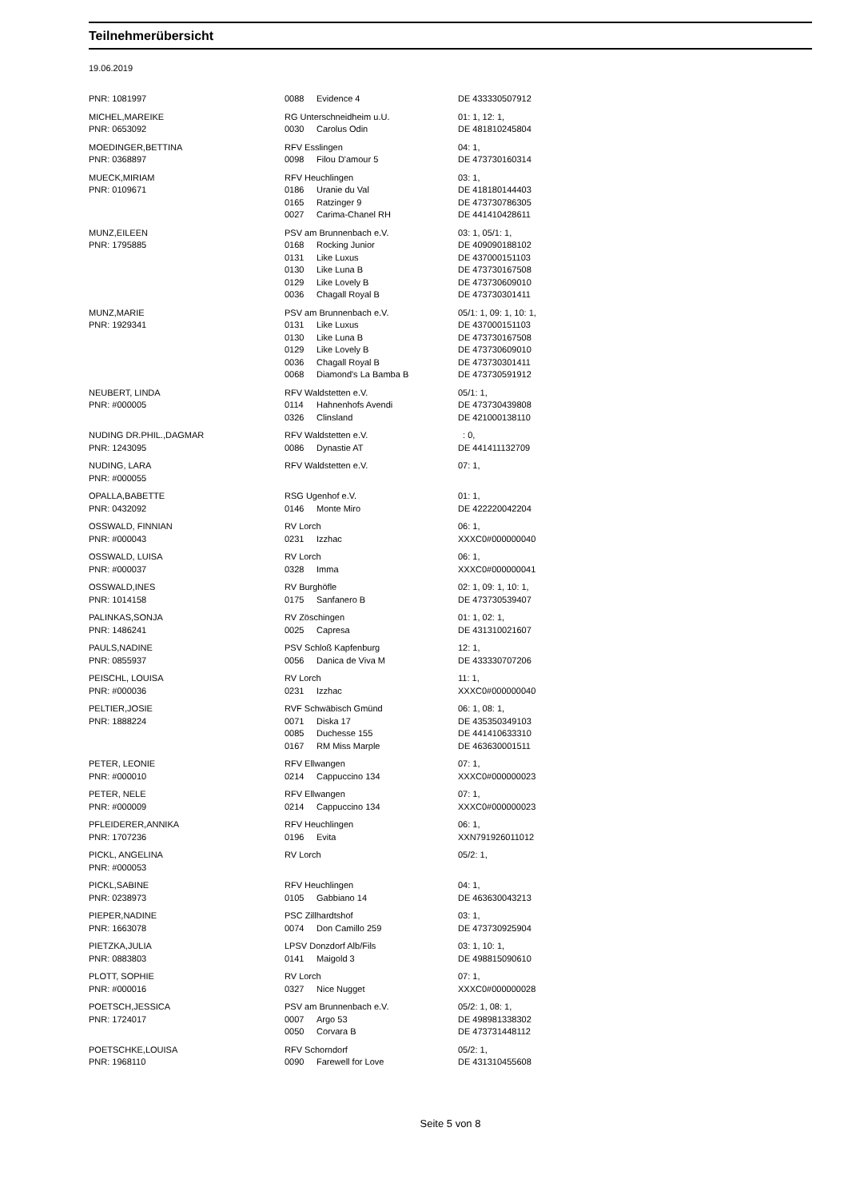Teilnehmerübersicht
19.06.2019
| PNR: 1081997 | 0088 | Evidence 4 | DE 433330507912 |
| MICHEL,MAREIKE | RG Unterschneidheim u.U. | | 01: 1, 12: 1, |
| PNR: 0653092 | 0030 | Carolus Odin | DE 481810245804 |
| MOEDINGER,BETTINA | RFV Esslingen | | 04: 1, |
| PNR: 0368897 | 0098 | Filou D'amour 5 | DE 473730160314 |
| MUECK,MIRIAM | RFV Heuchlingen | | 03: 1, |
| PNR: 0109671 | 0186 | Uranie du Val | DE 418180144403 |
| | 0165 | Ratzinger 9 | DE 473730786305 |
| | 0027 | Carima-Chanel RH | DE 441410428611 |
| MUNZ,EILEEN | PSV am Brunnenbach e.V. | | 03: 1, 05/1: 1, |
| PNR: 1795885 | 0168 | Rocking Junior | DE 409090188102 |
| | 0131 | Like Luxus | DE 437000151103 |
| | 0130 | Like Luna B | DE 473730167508 |
| | 0129 | Like Lovely B | DE 473730609010 |
| | 0036 | Chagall Royal B | DE 473730301411 |
| MUNZ,MARIE | PSV am Brunnenbach e.V. | | 05/1: 1, 09: 1, 10: 1, |
| PNR: 1929341 | 0131 | Like Luxus | DE 437000151103 |
| | 0130 | Like Luna B | DE 473730167508 |
| | 0129 | Like Lovely B | DE 473730609010 |
| | 0036 | Chagall Royal B | DE 473730301411 |
| | 0068 | Diamond's La Bamba B | DE 473730591912 |
| NEUBERT, LINDA | RFV Waldstetten e.V. | | 05/1: 1, |
| PNR: #000005 | 0114 | Hahnenhofs Avendi | DE 473730439808 |
| | 0326 | Clinsland | DE 421000138110 |
| NUDING DR.PHIL.,DAGMAR | RFV Waldstetten e.V. | | : 0, |
| PNR: 1243095 | 0086 | Dynastie AT | DE 441411132709 |
| NUDING, LARA | RFV Waldstetten e.V. | | 07: 1, |
| PNR: #000055 | | | |
| OPALLA,BABETTE | RSG Ugenhof e.V. | | 01: 1, |
| PNR: 0432092 | 0146 | Monte Miro | DE 422220042204 |
| OSSWALD, FINNIAN | RV Lorch | | 06: 1, |
| PNR: #000043 | 0231 | Izzhac | XXXC0#000000040 |
| OSSWALD, LUISA | RV Lorch | | 06: 1, |
| PNR: #000037 | 0328 | Imma | XXXC0#000000041 |
| OSSWALD,INES | RV Burghöfle | | 02: 1, 09: 1, 10: 1, |
| PNR: 1014158 | 0175 | Sanfanero B | DE 473730539407 |
| PALINKAS,SONJA | RV Zöschingen | | 01: 1, 02: 1, |
| PNR: 1486241 | 0025 | Capresa | DE 431310021607 |
| PAULS,NADINE | PSV Schloß Kapfenburg | | 12: 1, |
| PNR: 0855937 | 0056 | Danica de Viva M | DE 433330707206 |
| PEISCHL, LOUISA | RV Lorch | | 11: 1, |
| PNR: #000036 | 0231 | Izzhac | XXXC0#000000040 |
| PELTIER,JOSIE | RVF Schwäbisch Gmünd | | 06: 1, 08: 1, |
| PNR: 1888224 | 0071 | Diska 17 | DE 435350349103 |
| | 0085 | Duchesse 155 | DE 441410633310 |
| | 0167 | RM Miss Marple | DE 463630001511 |
| PETER, LEONIE | RFV Ellwangen | | 07: 1, |
| PNR: #000010 | 0214 | Cappuccino 134 | XXXC0#000000023 |
| PETER, NELE | RFV Ellwangen | | 07: 1, |
| PNR: #000009 | 0214 | Cappuccino 134 | XXXC0#000000023 |
| PFLEIDERER,ANNIKA | RFV Heuchlingen | | 06: 1, |
| PNR: 1707236 | 0196 | Evita | XXN791926011012 |
| PICKL, ANGELINA | RV Lorch | | 05/2: 1, |
| PNR: #000053 | | | |
| PICKL,SABINE | RFV Heuchlingen | | 04: 1, |
| PNR: 0238973 | 0105 | Gabbiano 14 | DE 463630043213 |
| PIEPER,NADINE | PSC Zillhardtshof | | 03: 1, |
| PNR: 1663078 | 0074 | Don Camillo 259 | DE 473730925904 |
| PIETZKA,JULIA | LPSV Donzdorf Alb/Fils | | 03: 1, 10: 1, |
| PNR: 0883803 | 0141 | Maigold 3 | DE 498815090610 |
| PLOTT, SOPHIE | RV Lorch | | 07: 1, |
| PNR: #000016 | 0327 | Nice Nugget | XXXC0#000000028 |
| POETSCH,JESSICA | PSV am Brunnenbach e.V. | | 05/2: 1, 08: 1, |
| PNR: 1724017 | 0007 | Argo 53 | DE 498981338302 |
| | 0050 | Corvara B | DE 473731448112 |
| POETSCHKE,LOUISA | RFV Schorndorf | | 05/2: 1, |
| PNR: 1968110 | 0090 | Farewell for Love | DE 431310455608 |
Seite 5 von 8